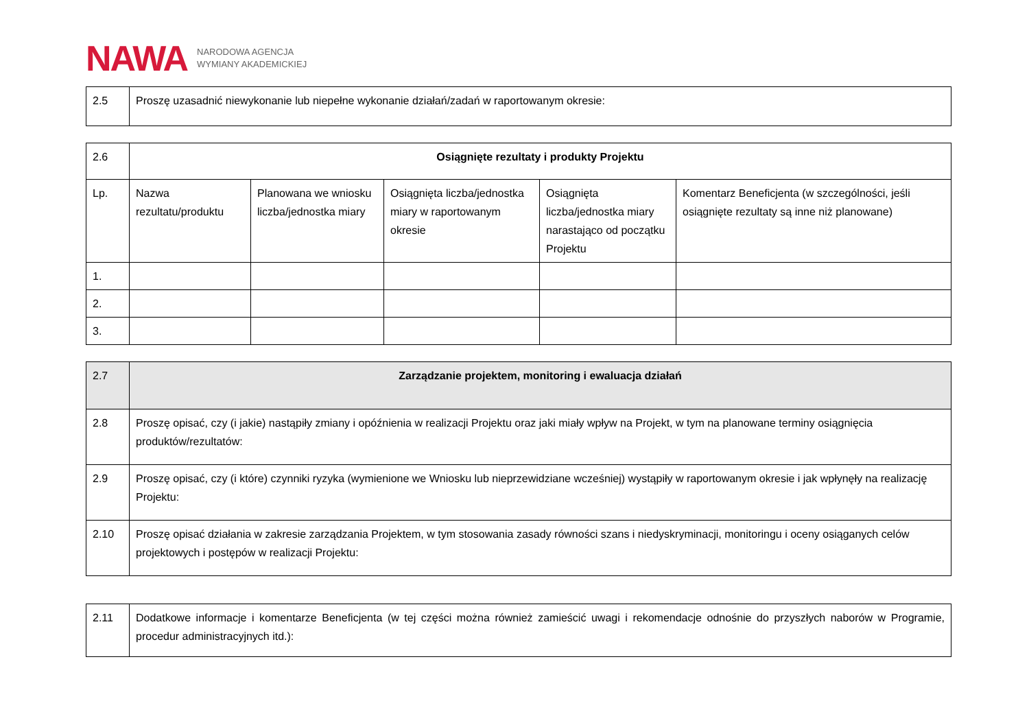NAWA NARODOWA AGENCJA
WYMIANY AKADEMICKIEJ
| 2.5 | Proszę uzasadnić niewykonanie lub niepełne wykonanie działań/zadań w raportowanym okresie: |
| 2.6 | Osiągnięte rezultaty i produkty Projektu | | | | |
| Lp. | Nazwa rezultatu/produktu | Planowana we wniosku liczba/jednostka miary | Osiągnięta liczba/jednostka miary w raportowanym okresie | Osiągnięta liczba/jednostka miary narastająco od początku Projektu | Komentarz Beneficjenta (w szczególności, jeśli osiągnięte rezultaty są inne niż planowane) |
| 1. | | | | | |
| 2. | | | | | |
| 3. | | | | | |
| 2.7 | Zarządzanie projektem, monitoring i ewaluacja działań |
| 2.8 | Proszę opisać, czy (i jakie) nastąpiły zmiany i opóźnienia w realizacji Projektu oraz jaki miały wpływ na Projekt, w tym na planowane terminy osiągnięcia produktów/rezultatów: |
| 2.9 | Proszę opisać, czy (i które) czynniki ryzyka (wymienione we Wniosku lub nieprzewidziane wcześniej) wystąpiły w raportowanym okresie i jak wpłynęły na realizację Projektu: |
| 2.10 | Proszę opisać działania w zakresie zarządzania Projektem, w tym stosowania zasady równości szans i niedyskryminacji, monitoringu i oceny osiąganych celów projektowych i postępów w realizacji Projektu: |
| 2.11 | Dodatkowe informacje i komentarze Beneficjenta (w tej części można również zamieścić uwagi i rekomendacje odnośnie do przyszłych naborów w Programie, procedur administracyjnych itd.): |